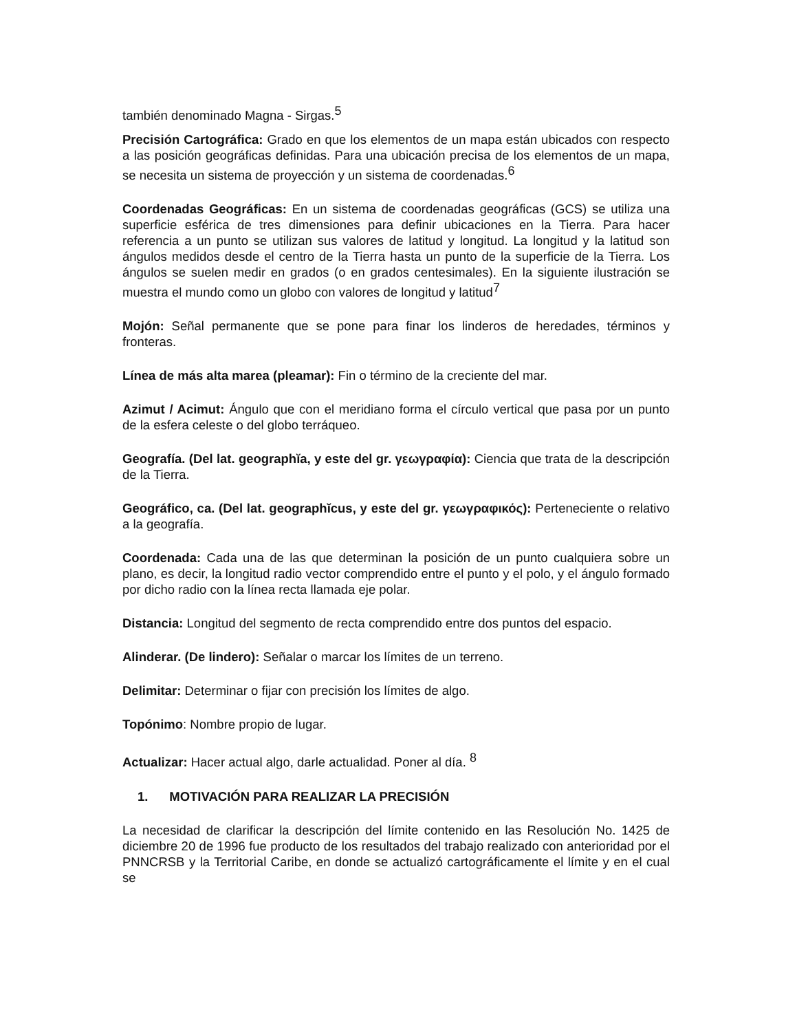también denominado Magna - Sirgas.<sup>5</sup>
Precisión Cartográfica: Grado en que los elementos de un mapa están ubicados con respecto a las posición geográficas definidas. Para una ubicación precisa de los elementos de un mapa, se necesita un sistema de proyección y un sistema de coordenadas.<sup>6</sup>
Coordenadas Geográficas: En un sistema de coordenadas geográficas (GCS) se utiliza una superficie esférica de tres dimensiones para definir ubicaciones en la Tierra. Para hacer referencia a un punto se utilizan sus valores de latitud y longitud. La longitud y la latitud son ángulos medidos desde el centro de la Tierra hasta un punto de la superficie de la Tierra. Los ángulos se suelen medir en grados (o en grados centesimales). En la siguiente ilustración se muestra el mundo como un globo con valores de longitud y latitud<sup>7</sup>
Mojón: Señal permanente que se pone para finar los linderos de heredades, términos y fronteras.
Línea de más alta marea (pleamar): Fin o término de la creciente del mar.
Azimut / Acimut: Ángulo que con el meridiano forma el círculo vertical que pasa por un punto de la esfera celeste o del globo terráqueo.
Geografía. (Del lat. geographĭa, y este del gr. γεωγραφία): Ciencia que trata de la descripción de la Tierra.
Geográfico, ca. (Del lat. geographĭcus, y este del gr. γεωγραφικός): Perteneciente o relativo a la geografía.
Coordenada: Cada una de las que determinan la posición de un punto cualquiera sobre un plano, es decir, la longitud radio vector comprendido entre el punto y el polo, y el ángulo formado por dicho radio con la línea recta llamada eje polar.
Distancia: Longitud del segmento de recta comprendido entre dos puntos del espacio.
Alinderar. (De lindero): Señalar o marcar los límites de un terreno.
Delimitar: Determinar o fijar con precisión los límites de algo.
Topónimo: Nombre propio de lugar.
Actualizar: Hacer actual algo, darle actualidad. Poner al día. <sup>8</sup>
1. MOTIVACIÓN PARA REALIZAR LA PRECISIÓN
La necesidad de clarificar la descripción del límite contenido en las Resolución No. 1425 de diciembre 20 de 1996 fue producto de los resultados del trabajo realizado con anterioridad por el PNNCRSB y la Territorial Caribe, en donde se actualizó cartográficamente el límite y en el cual se